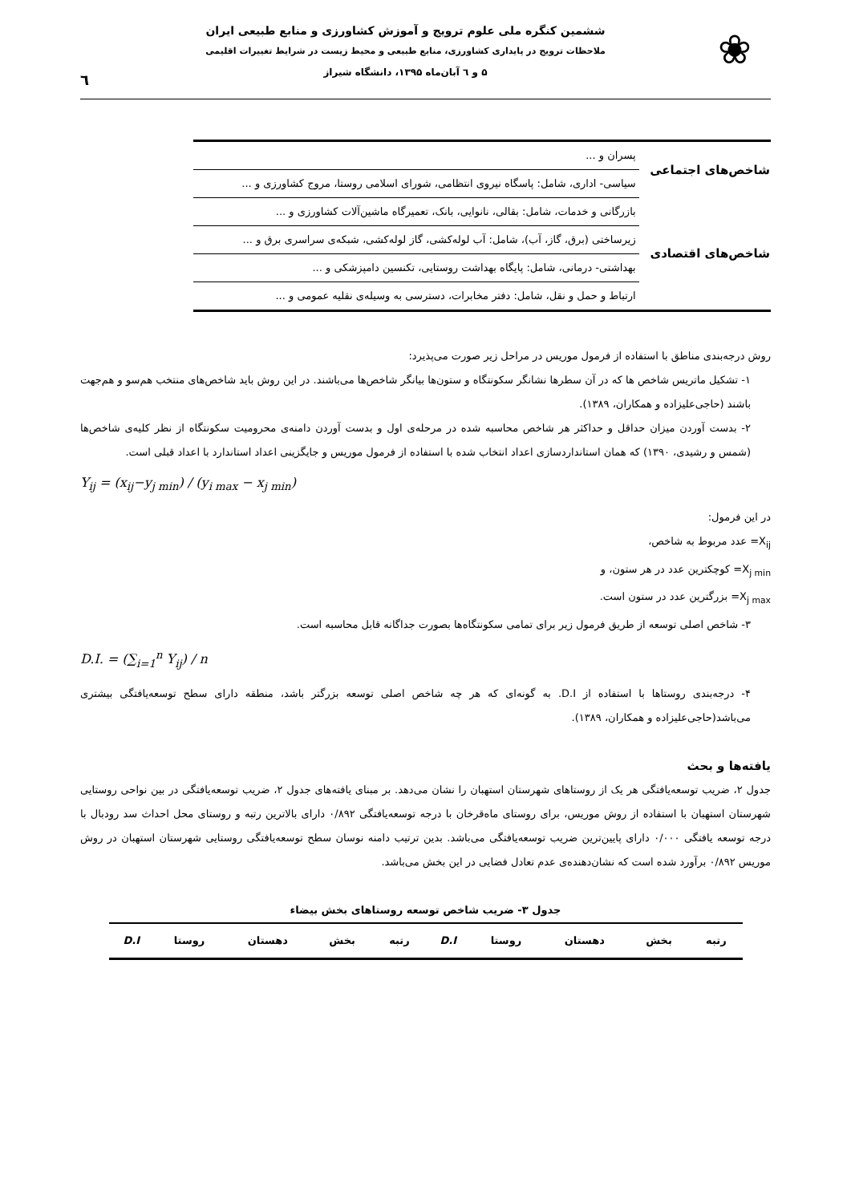❀
ششمین کنگره ملی علوم ترویج و آموزش کشاورزی و منابع طبیعی ایران
ملاحظات ترویج در پایداری کشاورزی، منابع طبیعی و محیط زیست در شرایط تغییرات اقلیمی
۵ و ٦ آبان‌ماه ۱۳۹۵، دانشگاه شیراز
٦
| شاخص‌های اجتماعی | پسران و ... |
| | سیاسی- اداری، شامل: پاسگاه نیروی انتظامی، شورای اسلامی روستا، مروج کشاورزی و ... |
| شاخص‌های اقتصادی | بازرگانی و خدمات، شامل: بقالی، نانوایی، بانک، تعمیرگاه ماشین‌آلات کشاورزی و ... |
| | زیرساختی (برق، گاز، آب)، شامل: آب لوله‌کشی، گاز لوله‌کشی، شبکه‌ی سراسری برق و ... |
| | بهداشتی- درمانی، شامل: پایگاه بهداشت روستایی، تکنسین دامپزشکی و ... |
| | ارتباط و حمل و نقل، شامل: دفتر مخابرات، دسترسی به وسیله‌ی نقلیه عمومی و ... |
روش درجه‌بندی مناطق با استفاده از فرمول موریس در مراحل زیر صورت می‌پذیرد:
۱- تشکیل ماتریس شاخص ها که در آن سطرها نشانگر سکونتگاه و ستون‌ها بیانگر شاخص‌ها می‌باشند. در این روش باید شاخص‌های منتخب هم‌سو و هم‌جهت باشند (حاجی‌علیزاده و همکاران، ۱۳۸۹).
۲- بدست آوردن میزان حداقل و حداکثر هر شاخص محاسبه شده در مرحله‌ی اول و بدست آوردن دامنه‌ی محرومیت سکونتگاه از نظر کلیه‌ی شاخص‌ها (شمس و رشیدی، ۱۳۹۰) که همان استانداردسازی اعداد انتخاب شده با استفاده از فرمول موریس و جایگزینی اعداد استاندارد با اعداد قبلی است.
Y<sub>ij</sub> = (x<sub>ij</sub>−y<sub>j min</sub>) / (y<sub>i max</sub> − x<sub>j min</sub>)
در این فرمول:
X<sub>ij</sub>= عدد مربوط به شاخص،
X<sub>j min</sub>= کوچکترین عدد در هر ستون، و
X<sub>j max</sub>= بزرگترین عدد در ستون است.
۳- شاخص اصلی توسعه از طریق فرمول زیر برای تمامی سکونتگاه‌ها بصورت جداگانه قابل محاسبه است.
D.I. = (∑<sub>i=1</sub><sup>n</sup> Y<sub>ij</sub>) / n
۴- درجه‌بندی روستاها با استفاده از D.I. به گونه‌ای که هر چه شاخص اصلی توسعه بزرگتر باشد، منطقه دارای سطح توسعه‌یافتگی بیشتری می‌باشد(حاجی‌علیزاده و همکاران، ۱۳۸۹).
یافته‌ها و بحث
جدول ۲، ضریب توسعه‌یافتگی هر یک از روستاهای شهرستان استهبان را نشان می‌دهد. بر مبنای یافته‌های جدول ۲، ضریب توسعه‌یافتگی در بین نواحی روستایی شهرستان استهبان با استفاده از روش موریس، برای روستای ماه‌قرخان با درجه توسعه‌یافتگی ۰/۸۹۲ دارای بالاترین رتبه و روستای محل احداث سد رودبال با درجه توسعه یافتگی ۰/۰۰۰ دارای پایین‌ترین ضریب توسعه‌یافتگی می‌باشد. بدین ترتیب دامنه نوسان سطح توسعه‌یافتگی روستایی شهرستان استهبان در روش موریس ۰/۸۹۲ برآورد شده است که نشان‌دهنده‌ی عدم تعادل فضایی در این بخش می‌باشد.
جدول ۳- ضریب شاخص توسعه روستاهای بخش بیضاء
| رتبه | بخش | دهستان | روستا | D.I | رتبه | بخش | دهستان | روستا | D.I |
| --- | --- | --- | --- | --- | --- | --- | --- | --- | --- |